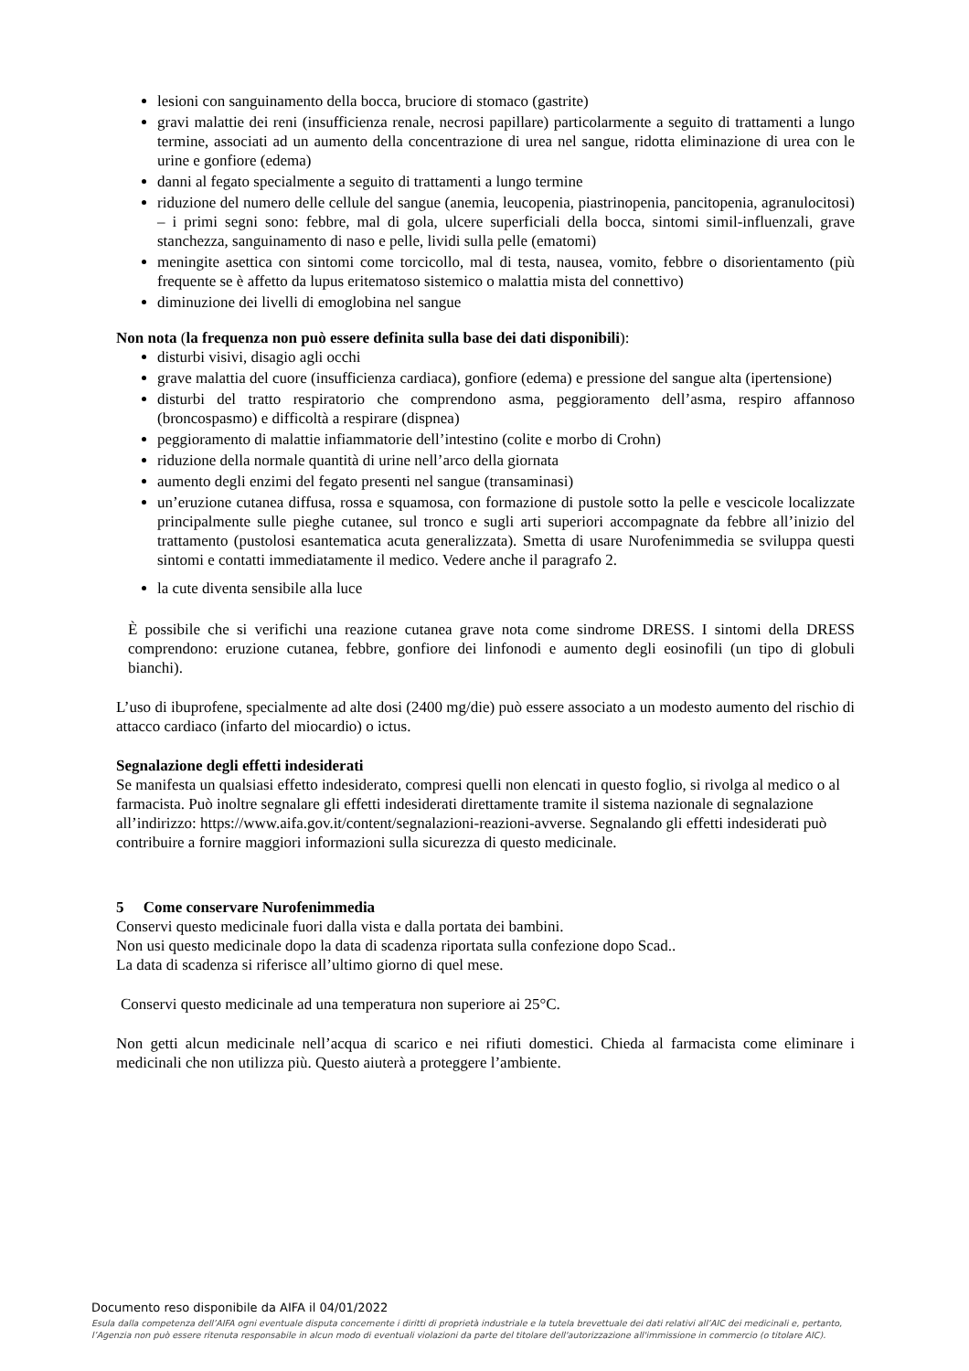lesioni con sanguinamento della bocca, bruciore di stomaco (gastrite)
gravi malattie dei reni (insufficienza renale, necrosi papillare) particolarmente a seguito di trattamenti a lungo termine, associati ad un aumento della concentrazione di urea nel sangue, ridotta eliminazione di urea con le urine e gonfiore (edema)
danni al fegato specialmente a seguito di trattamenti a lungo termine
riduzione del numero delle cellule del sangue (anemia, leucopenia, piastrinopenia, pancitopenia, agranulocitosi) – i primi segni sono: febbre, mal di gola, ulcere superficiali della bocca, sintomi simil-influenzali, grave stanchezza, sanguinamento di naso e pelle, lividi sulla pelle (ematomi)
meningite asettica con sintomi come torcicollo, mal di testa, nausea, vomito, febbre o disorientamento (più frequente se è affetto da lupus eritematoso sistemico o malattia mista del connettivo)
diminuzione dei livelli di emoglobina nel sangue
Non nota (la frequenza non può essere definita sulla base dei dati disponibili):
disturbi visivi, disagio agli occhi
grave malattia del cuore (insufficienza cardiaca), gonfiore (edema) e pressione del sangue alta (ipertensione)
disturbi del tratto respiratorio che comprendono asma, peggioramento dell’asma, respiro affannoso (broncospasmo) e difficoltà a respirare (dispnea)
peggioramento di malattie infiammatorie dell’intestino (colite e morbo di Crohn)
riduzione della normale quantità di urine nell’arco della giornata
aumento degli enzimi del fegato presenti nel sangue (transaminasi)
un’eruzione cutanea diffusa, rossa e squamosa, con formazione di pustole sotto la pelle e vescicole localizzate principalmente sulle pieghe cutanee, sul tronco e sugli arti superiori accompagnate da febbre all’inizio del trattamento (pustolosi esantematica acuta generalizzata). Smetta di usare Nurofenimmedia se sviluppa questi sintomi e contatti immediatamente il medico. Vedere anche il paragrafo 2.
la cute diventa sensibile alla luce
È possibile che si verifichi una reazione cutanea grave nota come sindrome DRESS. I sintomi della DRESS comprendono: eruzione cutanea, febbre, gonfiore dei linfonodi e aumento degli eosinofili (un tipo di globuli bianchi).
L’uso di ibuprofene, specialmente ad alte dosi (2400 mg/die) può essere associato a un modesto aumento del rischio di attacco cardiaco (infarto del miocardio) o ictus.
Segnalazione degli effetti indesiderati
Se manifesta un qualsiasi effetto indesiderato, compresi quelli non elencati in questo foglio, si rivolga al medico o al farmacista. Può inoltre segnalare gli effetti indesiderati direttamente tramite il sistema nazionale di segnalazione all’indirizzo: https://www.aifa.gov.it/content/segnalazioni-reazioni-avverse. Segnalando gli effetti indesiderati può contribuire a fornire maggiori informazioni sulla sicurezza di questo medicinale.
5 Come conservare Nurofenimmedia
Conservi questo medicinale fuori dalla vista e dalla portata dei bambini.
Non usi questo medicinale dopo la data di scadenza riportata sulla confezione dopo Scad..
La data di scadenza si riferisce all’ultimo giorno di quel mese.
Conservi questo medicinale ad una temperatura non superiore ai 25°C.
Non getti alcun medicinale nell’acqua di scarico e nei rifiuti domestici. Chieda al farmacista come eliminare i medicinali che non utilizza più. Questo aiuterà a proteggere l’ambiente.
Documento reso disponibile da AIFA il 04/01/2022
Esula dalla competenza dell’AIFA ogni eventuale disputa concernente i diritti di proprietà industriale e la tutela brevettuale dei dati relativi all’AIC dei medicinali e, pertanto, l’Agenzia non può essere ritenuta responsabile in alcun modo di eventuali violazioni da parte del titolare dell'autorizzazione all'immissione in commercio (o titolare AIC).